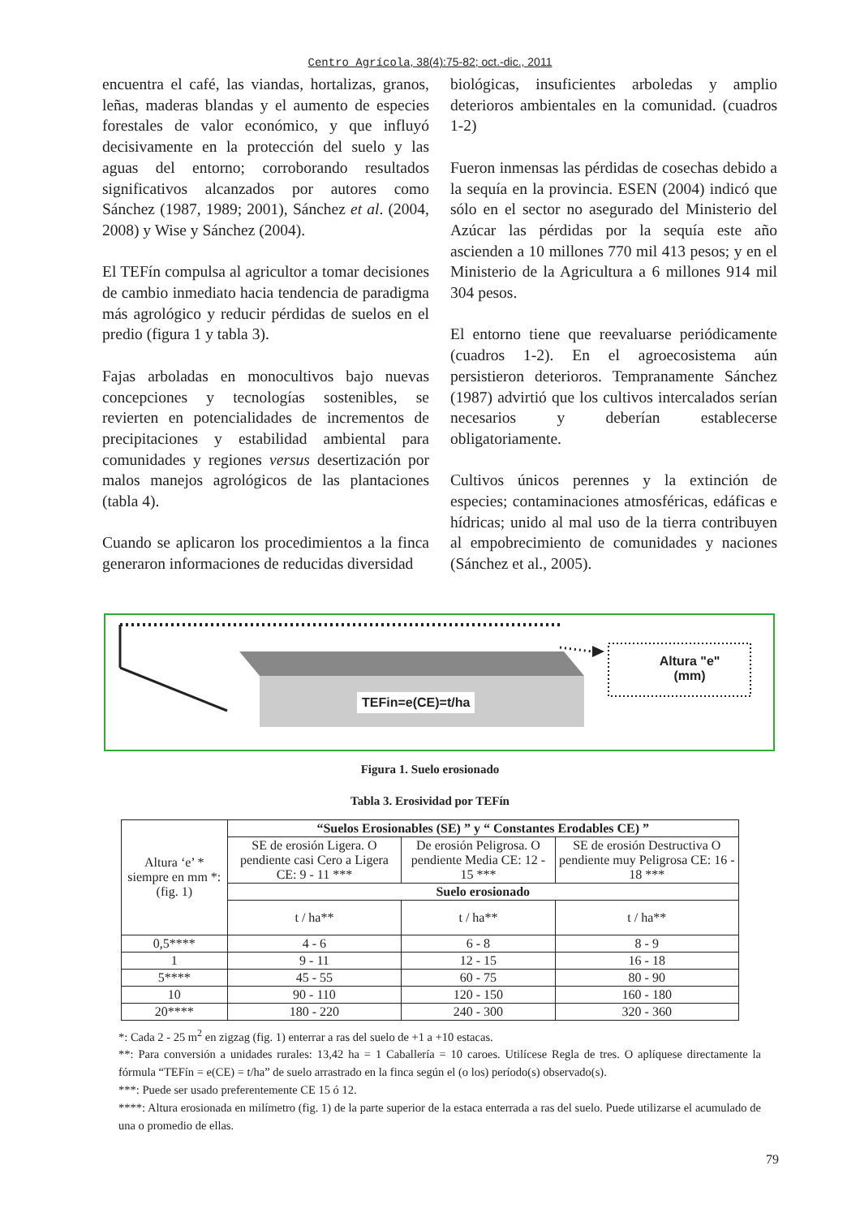Centro Agrícola, 38(4):75-82; oct.-dic., 2011
encuentra el café, las viandas, hortalizas, granos, leñas, maderas blandas y el aumento de especies forestales de valor económico, y que influyó decisivamente en la protección del suelo y las aguas del entorno; corroborando resultados significativos alcanzados por autores como Sánchez (1987, 1989; 2001), Sánchez et al. (2004, 2008) y Wise y Sánchez (2004).
El TEFín compulsa al agricultor a tomar decisiones de cambio inmediato hacia tendencia de paradigma más agrológico y reducir pérdidas de suelos en el predio (figura 1 y tabla 3).
Fajas arboladas en monocultivos bajo nuevas concepciones y tecnologías sostenibles, se revierten en potencialidades de incrementos de precipitaciones y estabilidad ambiental para comunidades y regiones versus desertización por malos manejos agrológicos de las plantaciones (tabla 4).
Cuando se aplicaron los procedimientos a la finca generaron informaciones de reducidas diversidad
biológicas, insuficientes arboledas y amplio deterioros ambientales en la comunidad. (cuadros 1-2)
Fueron inmensas las pérdidas de cosechas debido a la sequía en la provincia. ESEN (2004) indicó que sólo en el sector no asegurado del Ministerio del Azúcar las pérdidas por la sequía este año ascienden a 10 millones 770 mil 413 pesos; y en el Ministerio de la Agricultura a 6 millones 914 mil 304 pesos.
El entorno tiene que reevaluarse periódicamente (cuadros 1-2). En el agroecosistema aún persistieron deterioros. Tempranamente Sánchez (1987) advirtió que los cultivos intercalados serían necesarios y deberían establecerse obligatoriamente.
Cultivos únicos perennes y la extinción de especies; contaminaciones atmosféricas, edáficas e hídricas; unido al mal uso de la tierra contribuyen al empobrecimiento de comunidades y naciones (Sánchez et al., 2005).
Altura "e"
(mm)
TEFin=e(CE)=t/ha
Figura 1. Suelo erosionado
Tabla 3. Erosividad por TEFín
| Altura ‘e’ * siempre en mm *:(fig. 1) | “Suelos Erosionables (SE) ” y “ Constantes Erodables CE) ” | | |
| | SE de erosión Ligera. O pendiente casi Cero a Ligera CE: 9 - 11 *** | De erosión Peligrosa. O pendiente Media CE: 12 - 15 *** | SE de erosión Destructiva O pendiente muy Peligrosa CE: 16 - 18 *** |
| | Suelo erosionado | | |
| | t / ha** | t / ha** | t / ha** |
| 0,5**** | 4 - 6 | 6 - 8 | 8 - 9 |
| 1 | 9 - 11 | 12 - 15 | 16 - 18 |
| 5**** | 45 - 55 | 60 - 75 | 80 - 90 |
| 10 | 90 - 110 | 120 - 150 | 160 - 180 |
| 20**** | 180 - 220 | 240 - 300 | 320 - 360 |
*: Cada 2 - 25 m<sup>2</sup> en zigzag (fig. 1) enterrar a ras del suelo de +1 a +10 estacas.
**: Para conversión a unidades rurales: 13,42 ha = 1 Caballería = 10 caroes. Utilícese Regla de tres. O aplíquese directamente la fórmula “TEFín = e(CE) = t/ha” de suelo arrastrado en la finca según el (o los) período(s) observado(s).
***: Puede ser usado preferentemente CE 15 ó 12.
****: Altura erosionada en milímetro (fig. 1) de la parte superior de la estaca enterrada a ras del suelo. Puede utilizarse el acumulado de una o promedio de ellas.
79